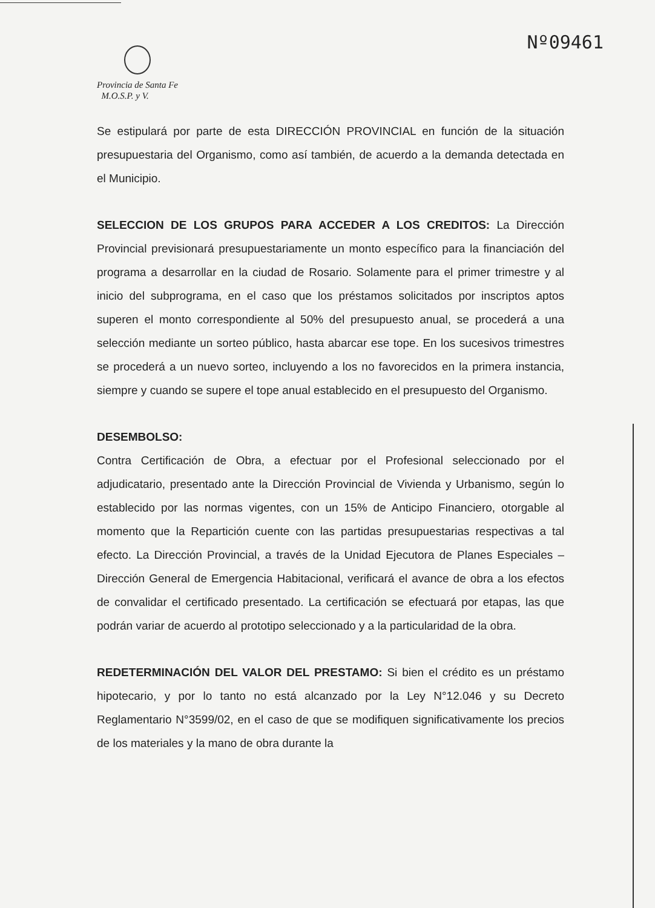Nº09461
Provincia de Santa Fe
M.O.S.P. y V.
Se estipulará por parte de esta DIRECCIÓN PROVINCIAL en función de la situación presupuestaria del Organismo, como así también, de acuerdo a la demanda detectada en el Municipio.
SELECCION DE LOS GRUPOS PARA ACCEDER A LOS CREDITOS: La Dirección Provincial previsionará presupuestariamente un monto específico para la financiación del programa a desarrollar en la ciudad de Rosario. Solamente para el primer trimestre y al inicio del subprograma, en el caso que los préstamos solicitados por inscriptos aptos superen el monto correspondiente al 50% del presupuesto anual, se procederá a una selección mediante un sorteo público, hasta abarcar ese tope. En los sucesivos trimestres se procederá a un nuevo sorteo, incluyendo a los no favorecidos en la primera instancia, siempre y cuando se supere el tope anual establecido en el presupuesto del Organismo.
DESEMBOLSO:
Contra Certificación de Obra, a efectuar por el Profesional seleccionado por el adjudicatario, presentado ante la Dirección Provincial de Vivienda y Urbanismo, según lo establecido por las normas vigentes, con un 15% de Anticipo Financiero, otorgable al momento que la Repartición cuente con las partidas presupuestarias respectivas a tal efecto. La Dirección Provincial, a través de la Unidad Ejecutora de Planes Especiales – Dirección General de Emergencia Habitacional, verificará el avance de obra a los efectos de convalidar el certificado presentado. La certificación se efectuará por etapas, las que podrán variar de acuerdo al prototipo seleccionado y a la particularidad de la obra.
REDETERMINACIÓN DEL VALOR DEL PRESTAMO: Si bien el crédito es un préstamo hipotecario, y por lo tanto no está alcanzado por la Ley N°12.046 y su Decreto Reglamentario N°3599/02, en el caso de que se modifiquen significativamente los precios de los materiales y la mano de obra durante la